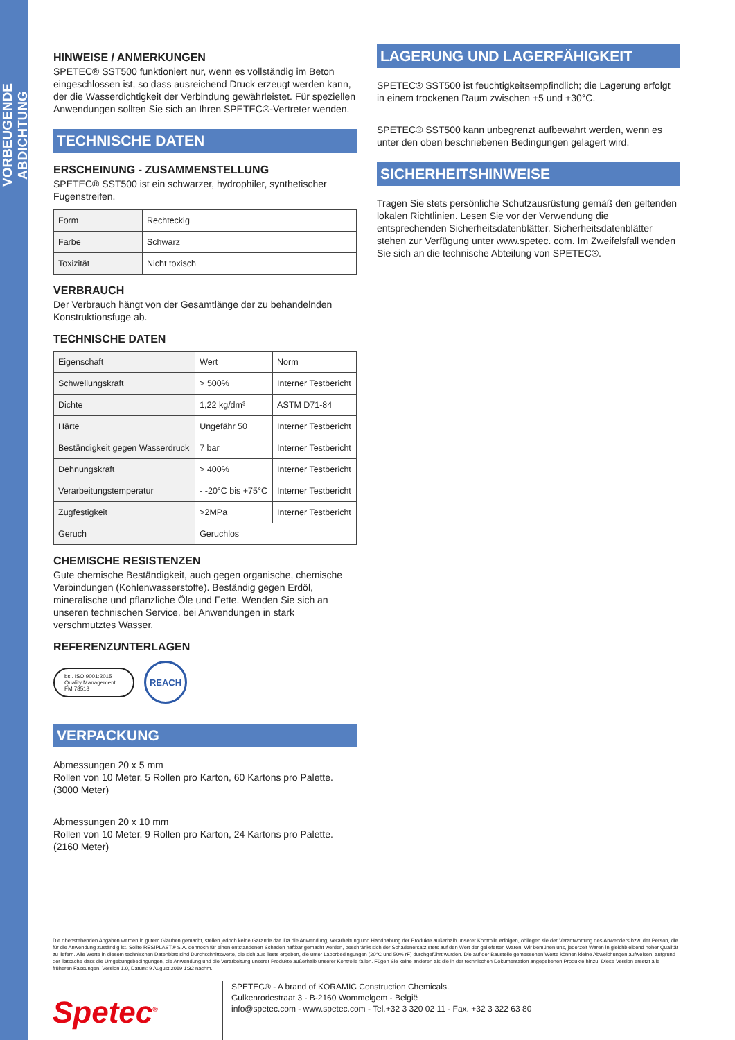VORBEUGENDE ABDICHTUNG
HINWEISE / ANMERKUNGEN
SPETEC® SST500 funktioniert nur, wenn es vollständig im Beton eingeschlossen ist, so dass ausreichend Druck erzeugt werden kann, der die Wasserdichtigkeit der Verbindung gewährleistet. Für speziellen Anwendungen sollten Sie sich an Ihren SPETEC®-Vertreter wenden.
TECHNISCHE DATEN
ERSCHEINUNG - ZUSAMMENSTELLUNG
SPETEC® SST500 ist ein schwarzer, hydrophiler, synthetischer Fugenstreifen.
| Form | Rechteckig |
| Farbe | Schwarz |
| Toxizität | Nicht toxisch |
VERBRAUCH
Der Verbrauch hängt von der Gesamtlänge der zu behandelnden Konstruktionsfuge ab.
TECHNISCHE DATEN
| Eigenschaft | Wert | Norm |
| Schwellungskraft | > 500% | Interner Testbericht |
| Dichte | 1,22 kg/dm³ | ASTM D71-84 |
| Härte | Ungefähr 50 | Interner Testbericht |
| Beständigkeit gegen Wasserdruck | 7 bar | Interner Testbericht |
| Dehnungskraft | > 400% | Interner Testbericht |
| Verarbeitungstemperatur | - -20°C bis +75°C | Interner Testbericht |
| Zugfestigkeit | >2MPa | Interner Testbericht |
| Geruch | Geruchlos | |
CHEMISCHE RESISTENZEN
Gute chemische Beständigkeit, auch gegen organische, chemische Verbindungen (Kohlenwasserstoffe). Beständig gegen Erdöl, mineralische und pflanzliche Öle und Fette. Wenden Sie sich an unseren technischen Service, bei Anwendungen in stark verschmutztes Wasser.
REFERENZUNTERLAGEN
bsi. ISO 9001:2015 Quality Management
FM 78518
REACH
VERPACKUNG
Abmessungen 20 x 5 mm
Rollen von 10 Meter, 5 Rollen pro Karton, 60 Kartons pro Palette.
(3000 Meter)
Abmessungen 20 x 10 mm
Rollen von 10 Meter, 9 Rollen pro Karton, 24 Kartons pro Palette.
(2160 Meter)
LAGERUNG UND LAGERFÄHIGKEIT
SPETEC® SST500 ist feuchtigkeitsempfindlich; die Lagerung erfolgt in einem trockenen Raum zwischen +5 und +30°C.
SPETEC® SST500 kann unbegrenzt aufbewahrt werden, wenn es unter den oben beschriebenen Bedingungen gelagert wird.
SICHERHEITSHINWEISE
Tragen Sie stets persönliche Schutzausrüstung gemäß den geltenden lokalen Richtlinien. Lesen Sie vor der Verwendung die entsprechenden Sicherheitsdatenblätter. Sicherheitsdatenblätter stehen zur Verfügung unter www.spetec. com. Im Zweifelsfall wenden Sie sich an die technische Abteilung von SPETEC®.
Die obenstehenden Angaben werden in gutem Glauben gemacht, stellen jedoch keine Garantie dar. Da die Anwendung, Verarbeitung und Handhabung der Produkte außerhalb unserer Kontrolle erfolgen, obliegen sie der Verantwortung des Anwenders bzw. der Person, die für die Anwendung zuständig ist. Sollte RESIPLAST® S.A. dennoch für einen entstandenen Schaden haftbar gemacht werden, beschränkt sich der Schadenersatz stets auf den Wert der gelieferten Waren. Wir bemühen uns, jederzeit Waren in gleichbleibend hoher Qualität zu liefern. Alle Werte in diesem technischen Datenblatt sind Durchschnittswerte, die sich aus Tests ergeben, die unter Laborbedingungen (20°C und 50% rF) durchgeführt wurden. Die auf der Baustelle gemessenen Werte können kleine Abweichungen aufweisen, aufgrund der Tatsache dass die Umgebungsbedingungen, die Anwendung und die Verarbeitung unserer Produkte außerhalb unserer Kontrolle fallen. Fügen Sie keine anderen als die in der technischen Dokumentation angegebenen Produkte hinzu. Diese Version ersetzt alle früheren Fassungen. Version 1.0, Datum: 9 August 2019 1:32 nachm.
Spetec<sup>®</sup>
SPETEC® - A brand of KORAMIC Construction Chemicals.
Gulkenrodestraat 3 - B-2160 Wommelgem - België
info@spetec.com - www.spetec.com - Tel.+32 3 320 02 11 - Fax. +32 3 322 63 80